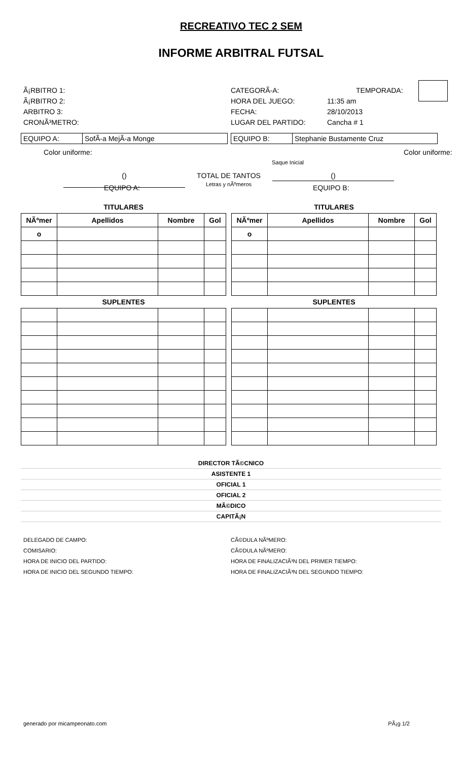RECREATIVO TEC 2 SEM
INFORME ARBITRAL FUTSAL
Ã¡RBITRO 1:
Ã¡RBITRO 2:
ARBITRO 3:
CRONÃ³METRO:
CATEGORÃ-A:
HORA DEL JUEGO:
FECHA:
LUGAR DEL PARTIDO:
TEMPORADA:
11:35 am
28/10/2013
Cancha # 1
| EQUIPO A: | SofÃ-a MejÃ-a Monge |
| EQUIPO B: | Stephanie Bustamente Cruz |
Color uniforme: Saque Inicial Color uniforme:
() TOTAL DE TANTOS
Letras y nÃºmeros
()
EQUIPO A: EQUIPO B:
TITULARES
| NÃºmer | Apellidos | Nombre | Gol |
| --- | --- | --- | --- |
| o | | | |
SUPLENTES
TITULARES
| NÃºmer | Apellidos | Nombre | Gol |
| --- | --- | --- | --- |
| o | | | |
SUPLENTES
DIRECTOR TÃ©CNICO
ASISTENTE 1
OFICIAL 1
OFICIAL 2
MÃ©DICO
CAPITÃ¡N
DELEGADO DE CAMPO:
COMISARIO:
HORA DE INICIO DEL PARTIDO:
HORA DE INICIO DEL SEGUNDO TIEMPO:
CÃ©DULA NÃºMERO:
CÃ©DULA NÃºMERO:
HORA DE FINALIZACIÃ³N DEL PRIMER TIEMPO:
HORA DE FINALIZACIÃ³N DEL SEGUNDO TIEMPO:
generado por micampeonato.com PÃ¡g 1/2